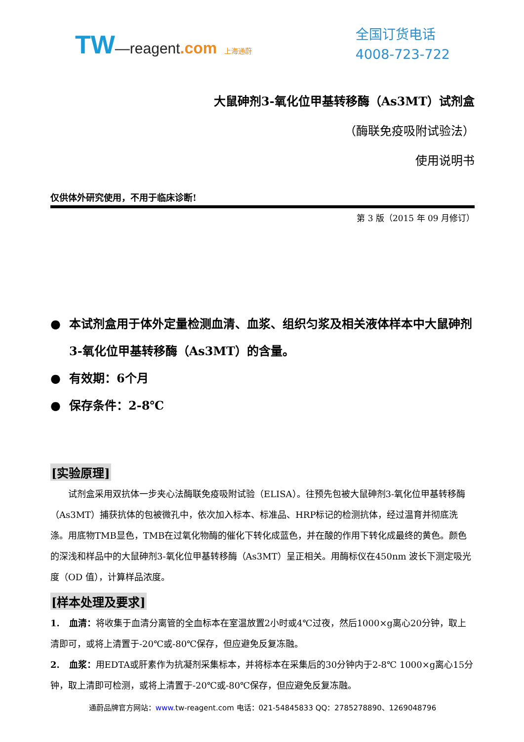TW—reagent.com 上海通蔚
全国订货电话
4008-723-722
大鼠砷剂3-氧化位甲基转移酶（As3MT）试剂盒
（酶联免疫吸附试验法）
使用说明书
仅供体外研究使用，不用于临床诊断!
第 3 版（2015 年 09 月修订）
本试剂盒用于体外定量检测血清、血浆、组织匀浆及相关液体样本中大鼠砷剂3-氧化位甲基转移酶（As3MT）的含量。
有效期：6个月
保存条件：2-8℃
[实验原理]
试剂盒采用双抗体一步夹心法酶联免疫吸附试验（ELISA）。往预先包被大鼠砷剂3-氧化位甲基转移酶（As3MT）捕获抗体的包被微孔中，依次加入标本、标准品、HRP标记的检测抗体，经过温育并彻底洗涤。用底物TMB显色，TMB在过氧化物酶的催化下转化成蓝色，并在酸的作用下转化成最终的黄色。颜色的深浅和样品中的大鼠砷剂3-氧化位甲基转移酶（As3MT）呈正相关。用酶标仪在450nm 波长下测定吸光度（OD 值），计算样品浓度。
[样本处理及要求]
1. 血清：将收集于血清分离管的全血标本在室温放置2小时或4℃过夜，然后1000×g离心20分钟，取上清即可，或将上清置于-20℃或-80℃保存，但应避免反复冻融。
2. 血浆：用EDTA或肝素作为抗凝剂采集标本，并将标本在采集后的30分钟内于2-8℃ 1000×g离心15分钟，取上清即可检测，或将上清置于-20℃或-80℃保存，但应避免反复冻融。
通蔚品牌官方网站：www. tw-reagent.com 电话：021-54845833 QQ：2785278890、1269048796